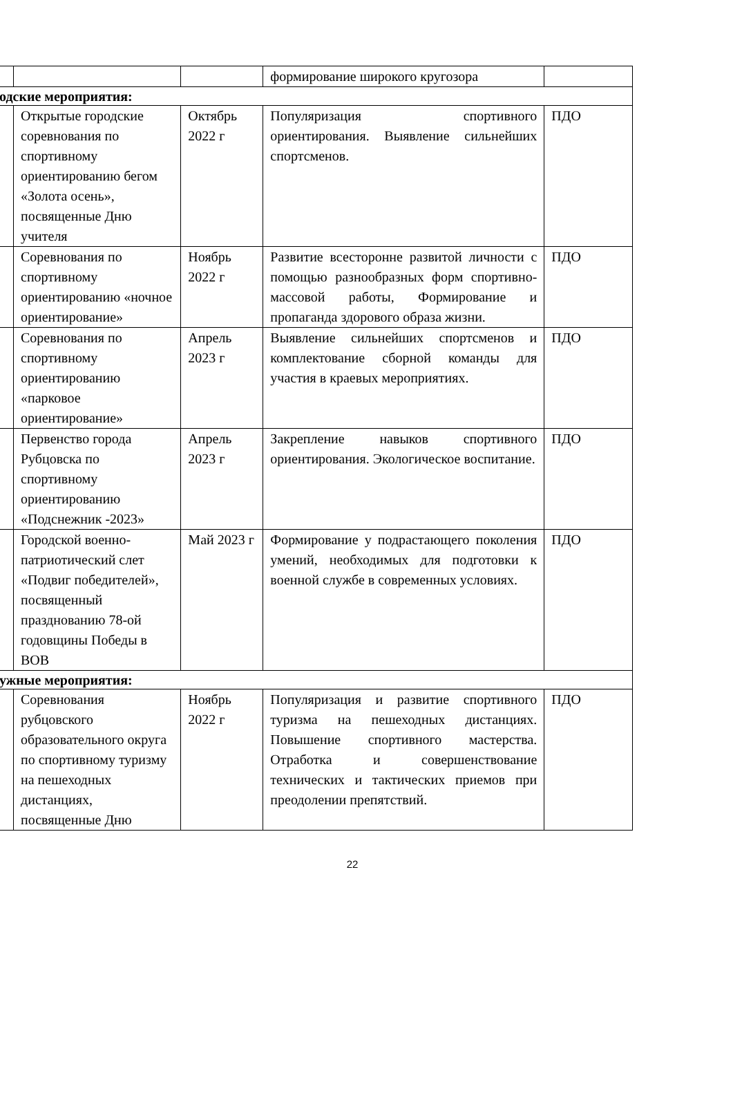| | | | формирование широкого кругозора | |
| одские мероприятия: | | | | |
| | Открытые городские соревнования по спортивному ориентированию бегом «Золота осень», посвященные Дню учителя | Октябрь 2022 г | Популяризация спортивного ориентирования. Выявление сильнейших спортсменов. | ПДО |
| | Соревнования по спортивному ориентированию «ночное ориентирование» | Ноябрь 2022 г | Развитие всесторонне развитой личности с помощью разнообразных форм спортивно-массовой работы, Формирование и пропаганда здорового образа жизни. | ПДО |
| | Соревнования по спортивному ориентированию «парковое ориентирование» | Апрель 2023 г | Выявление сильнейших спортсменов и комплектование сборной команды для участия в краевых мероприятиях. | ПДО |
| | Первенство города Рубцовска по спортивному ориентированию «Подснежник -2023» | Апрель 2023 г | Закрепление навыков спортивного ориентирования. Экологическое воспитание. | ПДО |
| | Городской военно-патриотический слет «Подвиг победителей», посвященный празднованию 78-ой годовщины Победы в ВОВ | Май 2023 г | Формирование у подрастающего поколения умений, необходимых для подготовки к военной службе в современных условиях. | ПДО |
| ужные мероприятия: | | | | |
| | Соревнования рубцовского образовательного округа по спортивному туризму на пешеходных дистанциях, посвященные Дню | Ноябрь 2022 г | Популяризация и развитие спортивного туризма на пешеходных дистанциях. Повышение спортивного мастерства. Отработка и совершенствование технических и тактических приемов при преодолении препятствий. | ПДО |
22